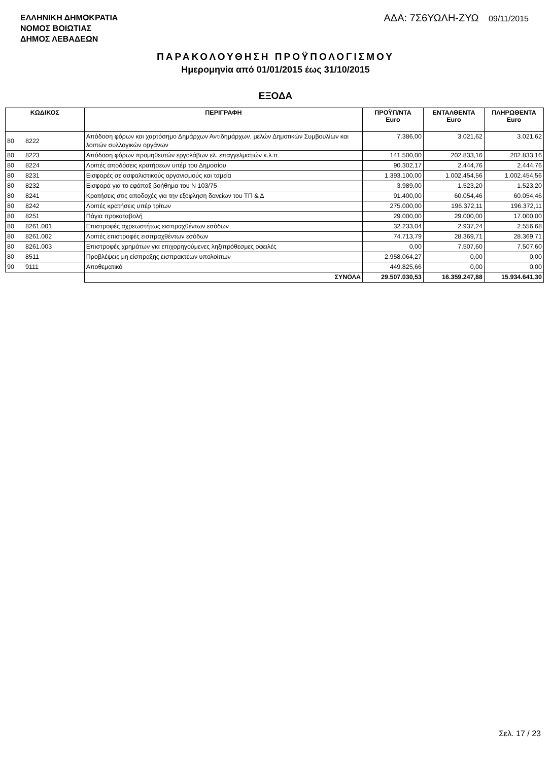ΕΛΛΗΝΙΚΗ ΔΗΜΟΚΡΑΤΙΑ
ΝΟΜΟΣ ΒΟΙΩΤΙΑΣ
ΔΗΜΟΣ ΛΕΒΑΔΕΩΝ
ΑΔΑ: 7Σ6ΥΩΛΗ-ΖΥΩ 09/11/2015
ΠΑΡΑΚΟΛΟΥΘΗΣΗ ΠΡΟΫΠΟΛΟΓΙΣΜΟΥ
Ημερομηνία από 01/01/2015 έως 31/10/2015
ΕΞΟΔΑ
| ΚΩΔΙΚΟΣ | | ΠΕΡΙΓΡΑΦΗ | ΠΡΟΫΠ/ΝΤΑ Euro | ΕΝΤΑΛΘΕΝΤΑ Euro | ΠΛΗΡΩΘΕΝΤΑ Euro |
| --- | --- | --- | --- | --- | --- |
| 80 | 8222 | Απόδοση φόρων και χαρτόσημο Δημάρχων Αντιδημάρχων, μελών Δημοτικών Συμβουλίων και λοιπών συλλογικών οργάνων | 7.386,00 | 3.021,62 | 3.021,62 |
| 80 | 8223 | Απόδοση φόρων προμηθευτών εργολάβων ελ. επαγγελματιών κ.λ.π. | 141.500,00 | 202.833,16 | 202.833,16 |
| 80 | 8224 | Λοιπές αποδόσεις κρατήσεων υπέρ του Δημοσίου | 90.302,17 | 2.444,76 | 2.444,76 |
| 80 | 8231 | Εισφορές σε ασφαλιστικούς οργανισμούς και ταμεία | 1.393.100,00 | 1.002.454,56 | 1.002.454,56 |
| 80 | 8232 | Εισφορά για το εφάπαξ βοήθημα του Ν 103/75 | 3.989,00 | 1.523,20 | 1.523,20 |
| 80 | 8241 | Κρατήσεις στις αποδοχές για την εξόφληση δανείων του ΤΠ & Δ | 91.400,00 | 60.054,46 | 60.054,46 |
| 80 | 8242 | Λοιπές κρατήσεις υπέρ τρίτων | 275.000,00 | 196.372,11 | 196.372,11 |
| 80 | 8251 | Πάγια προκαταβολή | 29.000,00 | 29.000,00 | 17.000,00 |
| 80 | 8261.001 | Επιστροφές αχρεωστήτως εισπραχθέντων εσόδων | 32.233,04 | 2.937,24 | 2.556,68 |
| 80 | 8261.002 | Λοιπές επιστροφές εισπραχθέντων εσόδων | 74.713,79 | 28.369,71 | 28.369,71 |
| 80 | 8261.003 | Επιστροφές χρημάτων για επιχορηγούμενες ληξιπρόθεσμες οφειλές | 0,00 | 7.507,60 | 7.507,60 |
| 80 | 8511 | Προβλέψεις μη είσπραξης εισπρακτέων υπολοίπων | 2.958.064,27 | 0,00 | 0,00 |
| 90 | 9111 | Αποθεματικό | 449.825,66 | 0,00 | 0,00 |
| | | ΣΥΝΟΛΑ | 29.507.030,53 | 16.359.247,88 | 15.934.641,30 |
Σελ. 17 / 23